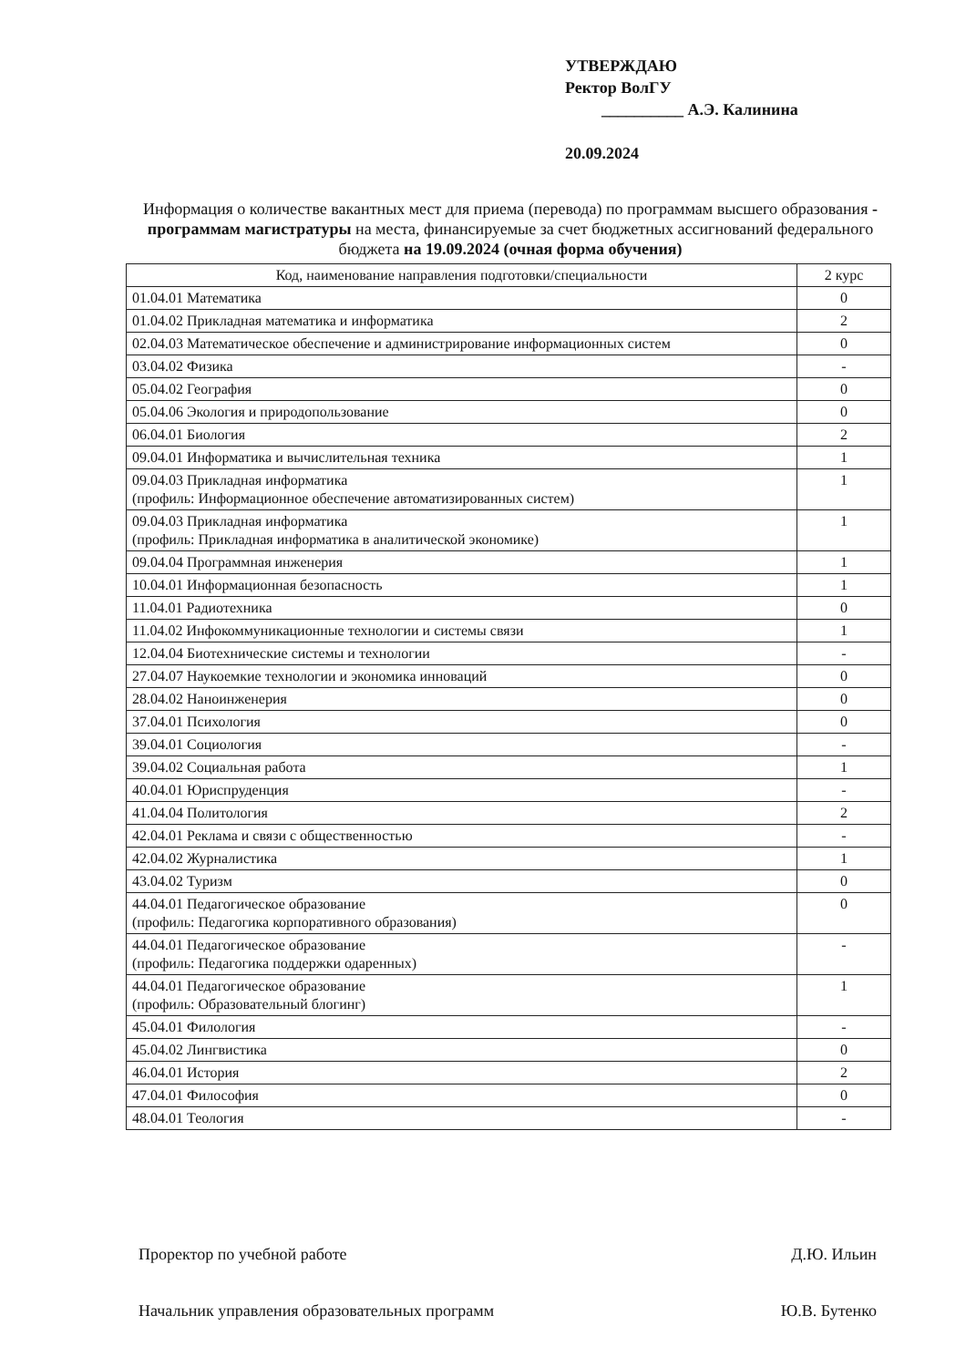УТВЕРЖДАЮ
Ректор ВолГУ
__________ А.Э. Калинина
20.09.2024
Информация о количестве вакантных мест для приема (перевода) по программам высшего образования - программам магистратуры на места, финансируемые за счет бюджетных ассигнований федерального бюджета на 19.09.2024 (очная форма обучения)
| Код, наименование направления подготовки/специальности | 2 курс |
| --- | --- |
| 01.04.01 Математика | 0 |
| 01.04.02 Прикладная математика и информатика | 2 |
| 02.04.03 Математическое обеспечение и администрирование информационных систем | 0 |
| 03.04.02 Физика | - |
| 05.04.02 География | 0 |
| 05.04.06 Экология и природопользование | 0 |
| 06.04.01 Биология | 2 |
| 09.04.01 Информатика и вычислительная техника | 1 |
| 09.04.03 Прикладная информатика (профиль: Информационное обеспечение автоматизированных систем) | 1 |
| 09.04.03 Прикладная информатика (профиль: Прикладная информатика в аналитической экономике) | 1 |
| 09.04.04 Программная инженерия | 1 |
| 10.04.01 Информационная безопасность | 1 |
| 11.04.01 Радиотехника | 0 |
| 11.04.02 Инфокоммуникационные технологии и системы связи | 1 |
| 12.04.04 Биотехнические системы и технологии | - |
| 27.04.07 Наукоемкие технологии и экономика инноваций | 0 |
| 28.04.02 Наноинженерия | 0 |
| 37.04.01 Психология | 0 |
| 39.04.01 Социология | - |
| 39.04.02 Социальная работа | 1 |
| 40.04.01 Юриспруденция | - |
| 41.04.04 Политология | 2 |
| 42.04.01 Реклама и связи с общественностью | - |
| 42.04.02 Журналистика | 1 |
| 43.04.02 Туризм | 0 |
| 44.04.01 Педагогическое образование (профиль: Педагогика корпоративного образования) | 0 |
| 44.04.01 Педагогическое образование (профиль: Педагогика поддержки одаренных) | - |
| 44.04.01 Педагогическое образование (профиль: Образовательный блогинг) | 1 |
| 45.04.01 Филология | - |
| 45.04.02 Лингвистика | 0 |
| 46.04.01 История | 2 |
| 47.04.01 Философия | 0 |
| 48.04.01 Теология | - |
Проректор по учебной работе Д.Ю. Ильин
Начальник управления образовательных программ Ю.В. Бутенко